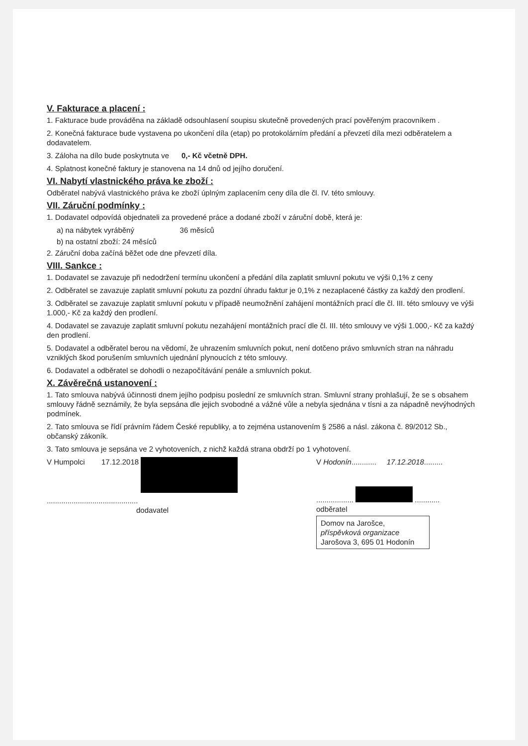V. Fakturace a placení :
1. Fakturace bude prováděna na základě odsouhlasení soupisu skutečně provedených prací pověřeným pracovníkem .
2. Konečná fakturace bude vystavena po ukončení díla (etap) po protokolárním předání a převzetí díla mezi odběratelem a dodavatelem.
3. Záloha na dílo bude poskytnuta ve 0,- Kč včetně DPH.
4. Splatnost konečné faktury je stanovena na 14 dnů od jejího doručení.
VI. Nabytí vlastnického práva ke zboží :
Odběratel nabývá vlastnického práva ke zboží úplným zaplacením ceny díla dle čl. IV. této smlouvy.
VII. Záruční podmínky :
1. Dodavatel odpovídá objednateli za provedené práce a dodané zboží v záruční době, která je:
a) na nábytek vyráběný 36 měsíců
b) na ostatní zboží: 24 měsíců
2. Záruční doba začíná běžet ode dne převzetí díla.
VIII. Sankce :
1. Dodavatel se zavazuje při nedodržení termínu ukončení a předání díla zaplatit smluvní pokutu ve výši 0,1% z ceny
2. Odběratel se zavazuje zaplatit smluvní pokutu za pozdní úhradu faktur je 0,1% z nezaplacené částky za každý den prodlení.
3. Odběratel se zavazuje zaplatit smluvní pokutu v případě neumožnění zahájení montážních prací dle čl. III. této smlouvy ve výši 1.000,- Kč za každý den prodlení.
4. Dodavatel se zavazuje zaplatit smluvní pokutu nezahájení montážních prací dle čl. III. této smlouvy ve výši 1.000,- Kč za každý den prodlení.
5. Dodavatel a odběratel berou na vědomí, že uhrazením smluvních pokut, není dotčeno právo smluvních stran na náhradu vzniklých škod porušením smluvních ujednání plynoucích z této smlouvy.
6. Dodavatel a odběratel se dohodli o nezapočítávání penále a smluvních pokut.
X. Závěrečná ustanovení :
1. Tato smlouva nabývá účinnosti dnem jejího podpisu poslední ze smluvních stran. Smluvní strany prohlašují, že se s obsahem smlouvy řádně seznámily, že byla sepsána dle jejich svobodné a vážné vůle a nebyla sjednána v tísni a za nápadně nevýhodných podmínek.
2. Tato smlouva se řídí právním řádem České republiky, a to zejména ustanovením § 2586 a násl. zákona č. 89/2012 Sb., občanský zákoník.
3. Tato smlouva je sepsána ve 2 vyhotoveních, z nichž každá strana obdrží po 1 vyhotovení.
V Humpolci 17.12.2018
............................................
dodavatel
V Hodonín............ 17.12.2018.........
.................. ............
odběratel
Domov na Jarošce,
příspěvková organizace
Jarošova 3, 695 01 Hodonín